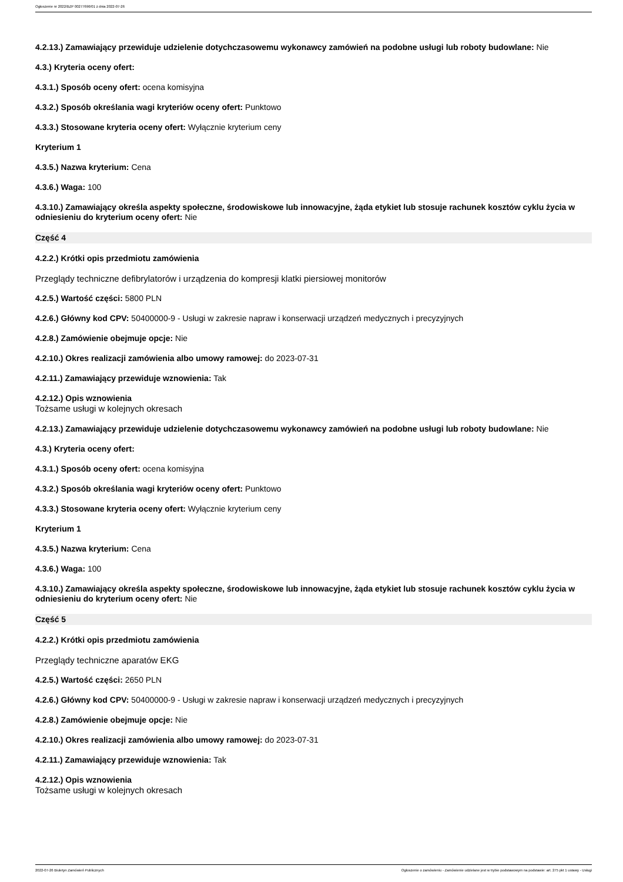Ogłoszenie nr 2022/BZP 00277696/01 z dnia 2022-07-26
4.2.13.) Zamawiający przewiduje udzielenie dotychczasowemu wykonawcy zamówień na podobne usługi lub roboty budowlane: Nie
4.3.) Kryteria oceny ofert:
4.3.1.) Sposób oceny ofert: ocena komisyjna
4.3.2.) Sposób określania wagi kryteriów oceny ofert: Punktowo
4.3.3.) Stosowane kryteria oceny ofert: Wyłącznie kryterium ceny
Kryterium 1
4.3.5.) Nazwa kryterium: Cena
4.3.6.) Waga: 100
4.3.10.) Zamawiający określa aspekty społeczne, środowiskowe lub innowacyjne, żąda etykiet lub stosuje rachunek kosztów cyklu życia w odniesieniu do kryterium oceny ofert: Nie
Część 4
4.2.2.) Krótki opis przedmiotu zamówienia
Przeglądy techniczne defibrylatorów i urządzenia do kompresji klatki piersiowej monitorów
4.2.5.) Wartość części: 5800 PLN
4.2.6.) Główny kod CPV: 50400000-9 - Usługi w zakresie napraw i konserwacji urządzeń medycznych i precyzyjnych
4.2.8.) Zamówienie obejmuje opcje: Nie
4.2.10.) Okres realizacji zamówienia albo umowy ramowej: do 2023-07-31
4.2.11.) Zamawiający przewiduje wznowienia: Tak
4.2.12.) Opis wznowienia
Tożsame usługi w kolejnych okresach
4.2.13.) Zamawiający przewiduje udzielenie dotychczasowemu wykonawcy zamówień na podobne usługi lub roboty budowlane: Nie
4.3.) Kryteria oceny ofert:
4.3.1.) Sposób oceny ofert: ocena komisyjna
4.3.2.) Sposób określania wagi kryteriów oceny ofert: Punktowo
4.3.3.) Stosowane kryteria oceny ofert: Wyłącznie kryterium ceny
Kryterium 1
4.3.5.) Nazwa kryterium: Cena
4.3.6.) Waga: 100
4.3.10.) Zamawiający określa aspekty społeczne, środowiskowe lub innowacyjne, żąda etykiet lub stosuje rachunek kosztów cyklu życia w odniesieniu do kryterium oceny ofert: Nie
Część 5
4.2.2.) Krótki opis przedmiotu zamówienia
Przeglądy techniczne aparatów EKG
4.2.5.) Wartość części: 2650 PLN
4.2.6.) Główny kod CPV: 50400000-9 - Usługi w zakresie napraw i konserwacji urządzeń medycznych i precyzyjnych
4.2.8.) Zamówienie obejmuje opcje: Nie
4.2.10.) Okres realizacji zamówienia albo umowy ramowej: do 2023-07-31
4.2.11.) Zamawiający przewiduje wznowienia: Tak
4.2.12.) Opis wznowienia
Tożsame usługi w kolejnych okresach
2022-07-26 Biuletyn Zamówień Publicznych Ogłoszenie o zamówieniu - Zamówienie udzielane jest w trybie podstawowym na podstawie: art. 275 pkt 1 ustawy - Usługi